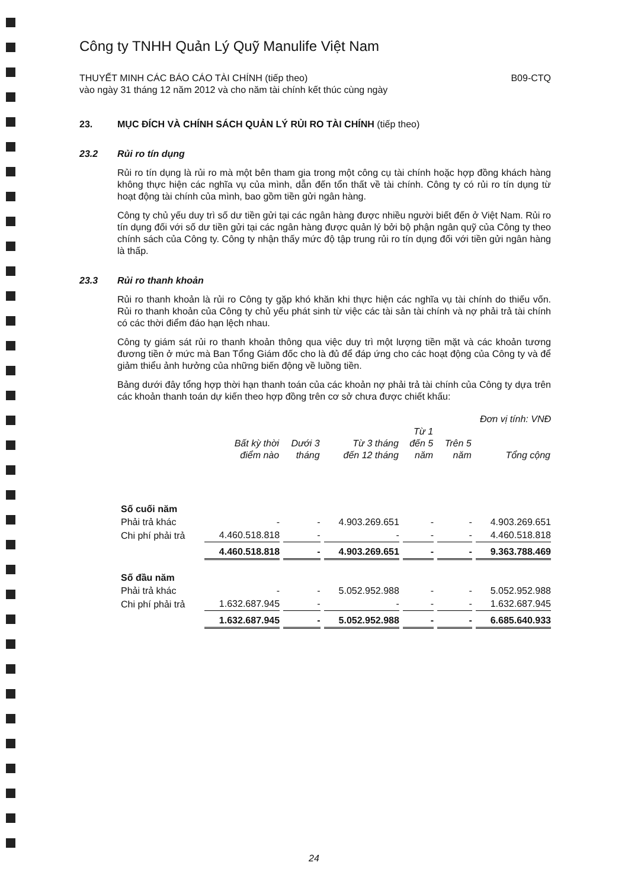Công ty TNHH Quản Lý Quỹ Manulife Việt Nam
THUYẾT MINH CÁC BÁO CÁO TÀI CHÍNH (tiếp theo)
vào ngày 31 tháng 12 năm 2012 và cho năm tài chính kết thúc cùng ngày B09-CTQ
23. MỤC ĐÍCH VÀ CHÍNH SÁCH QUẢN LÝ RỦI RO TÀI CHÍNH (tiếp theo)
23.2 Rủi ro tín dụng
Rủi ro tín dụng là rủi ro mà một bên tham gia trong một công cụ tài chính hoặc hợp đồng khách hàng không thực hiện các nghĩa vụ của mình, dẫn đến tổn thất về tài chính. Công ty có rủi ro tín dụng từ hoạt động tài chính của mình, bao gồm tiền gửi ngân hàng.
Công ty chủ yếu duy trì số dư tiền gửi tại các ngân hàng được nhiều người biết đến ở Việt Nam. Rủi ro tín dụng đối với số dư tiền gửi tại các ngân hàng được quản lý bởi bộ phận ngân quỹ của Công ty theo chính sách của Công ty. Công ty nhận thấy mức độ tập trung rủi ro tín dụng đối với tiền gửi ngân hàng là thấp.
23.3 Rủi ro thanh khoản
Rủi ro thanh khoản là rủi ro Công ty gặp khó khăn khi thực hiện các nghĩa vụ tài chính do thiếu vốn. Rủi ro thanh khoản của Công ty chủ yếu phát sinh từ việc các tài sản tài chính và nợ phải trả tài chính có các thời điểm đáo hạn lệch nhau.
Công ty giám sát rủi ro thanh khoản thông qua việc duy trì một lượng tiền mặt và các khoản tương đương tiền ở mức mà Ban Tổng Giám đốc cho là đủ để đáp ứng cho các hoạt động của Công ty và để giảm thiểu ảnh hưởng của những biến động về luồng tiền.
Bảng dưới đây tổng hợp thời hạn thanh toán của các khoản nợ phải trả tài chính của Công ty dựa trên các khoản thanh toán dự kiến theo hợp đồng trên cơ sở chưa được chiết khấu:
Đơn vị tính: VNĐ
| | Bất kỳ thời điểm nào | Dưới 3 tháng | Từ 3 tháng đến 12 tháng | Từ 1 đến 5 năm | Trên 5 năm | Tổng cộng |
| --- | --- | --- | --- | --- | --- | --- |
| Số cuối năm | | | | | | |
| Phải trả khác | - | - | 4.903.269.651 | - | - | 4.903.269.651 |
| Chi phí phải trả | 4.460.518.818 | - | - | - | - | 4.460.518.818 |
| | 4.460.518.818 | - | 4.903.269.651 | - | - | 9.363.788.469 |
| Số đầu năm | | | | | | |
| Phải trả khác | - | - | 5.052.952.988 | - | - | 5.052.952.988 |
| Chi phí phải trả | 1.632.687.945 | - | - | - | - | 1.632.687.945 |
| | 1.632.687.945 | - | 5.052.952.988 | - | - | 6.685.640.933 |
24